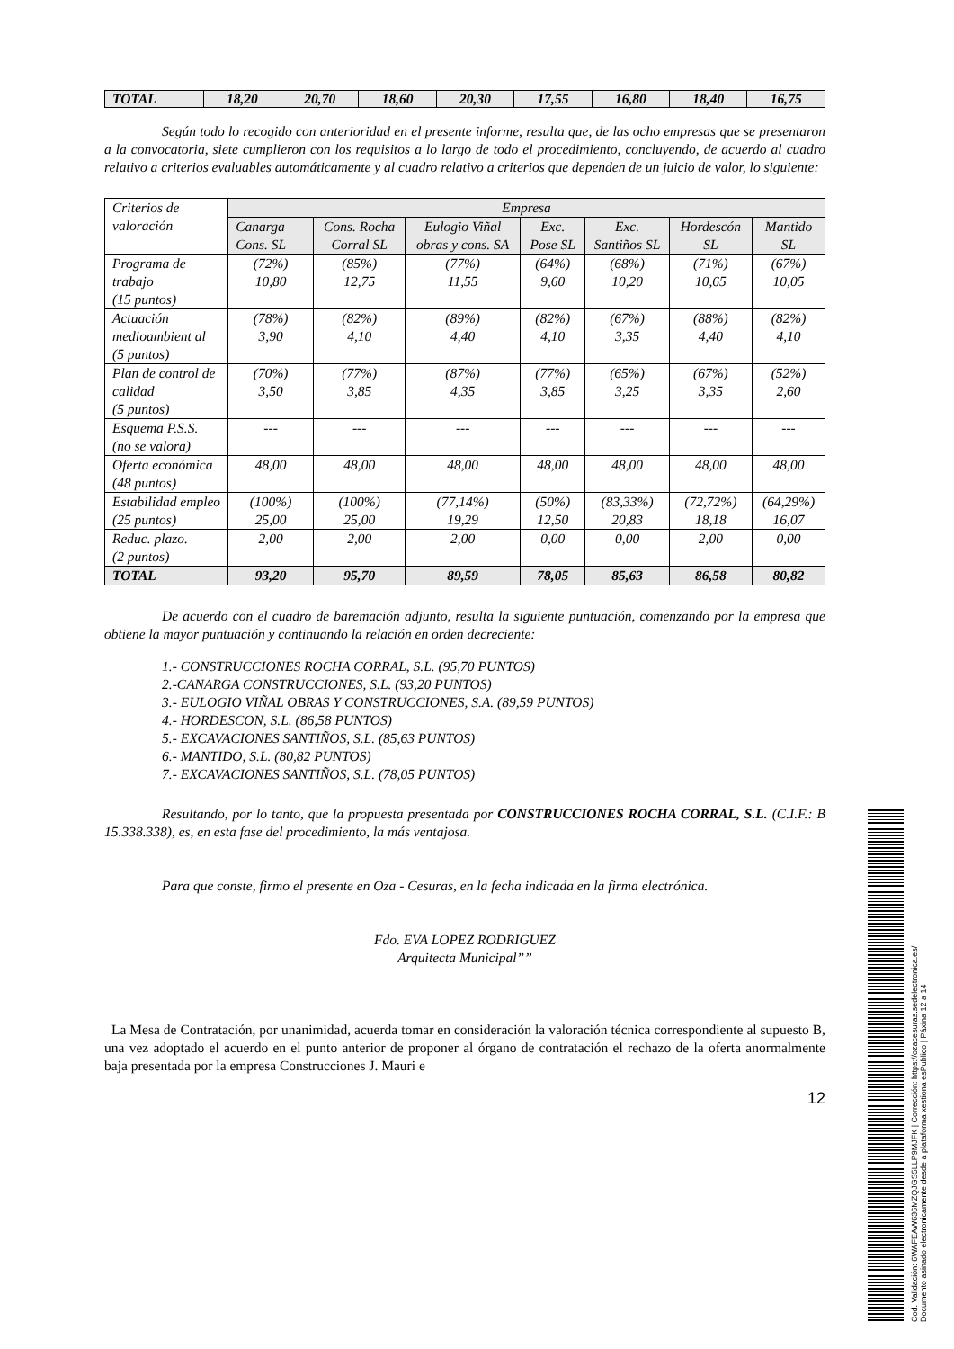| TOTAL | 18,20 | 20,70 | 18,60 | 20,30 | 17,55 | 16,80 | 18,40 | 16,75 |
Según todo lo recogido con anterioridad en el presente informe, resulta que, de las ocho empresas que se presentaron a la convocatoria, siete cumplieron con los requisitos a lo largo de todo el procedimiento, concluyendo, de acuerdo al cuadro relativo a criterios evaluables automáticamente y al cuadro relativo a criterios que dependen de un juicio de valor, lo siguiente:
| Criterios de valoración | Empresa | | | | | | |
| | Canarga Cons. SL | Cons. Rocha Corral SL | Eulogio Viñal obras y cons. SA | Exc. Pose SL | Exc. Santiños SL | Hordescón SL | Mantido SL |
| Programa de trabajo (15 puntos) | (72%) 10,80 | (85%) 12,75 | (77%) 11,55 | (64%) 9,60 | (68%) 10,20 | (71%) 10,65 | (67%) 10,05 |
| Actuación medioambient al (5 puntos) | (78%) 3,90 | (82%) 4,10 | (89%) 4,40 | (82%) 4,10 | (67%) 3,35 | (88%) 4,40 | (82%) 4,10 |
| Plan de control de calidad (5 puntos) | (70%) 3,50 | (77%) 3,85 | (87%) 4,35 | (77%) 3,85 | (65%) 3,25 | (67%) 3,35 | (52%) 2,60 |
| Esquema P.S.S. (no se valora) | --- | --- | --- | --- | --- | --- | --- |
| Oferta económica (48 puntos) | 48,00 | 48,00 | 48,00 | 48,00 | 48,00 | 48,00 | 48,00 |
| Estabilidad empleo (25 puntos) | (100%) 25,00 | (100%) 25,00 | (77,14%) 19,29 | (50%) 12,50 | (83,33%) 20,83 | (72,72%) 18,18 | (64,29%) 16,07 |
| Reduc. plazo. (2 puntos) | 2,00 | 2,00 | 2,00 | 0,00 | 0,00 | 2,00 | 0,00 |
| TOTAL | 93,20 | 95,70 | 89,59 | 78,05 | 85,63 | 86,58 | 80,82 |
De acuerdo con el cuadro de baremación adjunto, resulta la siguiente puntuación, comenzando por la empresa que obtiene la mayor puntuación y continuando la relación en orden decreciente:
1.- CONSTRUCCIONES ROCHA CORRAL, S.L. (95,70 PUNTOS)
2.-CANARGA CONSTRUCCIONES, S.L. (93,20 PUNTOS)
3.- EULOGIO VIÑAL OBRAS Y CONSTRUCCIONES, S.A. (89,59 PUNTOS)
4.- HORDESCON, S.L. (86,58 PUNTOS)
5.- EXCAVACIONES SANTIÑOS, S.L. (85,63 PUNTOS)
6.- MANTIDO, S.L. (80,82 PUNTOS)
7.- EXCAVACIONES SANTIÑOS, S.L. (78,05 PUNTOS)
Resultando, por lo tanto, que la propuesta presentada por CONSTRUCCIONES ROCHA CORRAL, S.L. (C.I.F.: B 15.338.338), es, en esta fase del procedimiento, la más ventajosa.
Para que conste, firmo el presente en Oza - Cesuras, en la fecha indicada en la firma electrónica.
Fdo. EVA LOPEZ RODRIGUEZ
Arquitecta Municipal””
La Mesa de Contratación, por unanimidad, acuerda tomar en consideración la valoración técnica correspondiente al supuesto B, una vez adoptado el acuerdo en el punto anterior de proponer al órgano de contratación el rechazo de la oferta anormalmente baja presentada por la empresa Construcciones J. Mauri e
12
Cod. Validación: 6WAFEAW636MZQJGS5LLP9MJFK | Corrección: https://ozacesuras.sedelectronica.es/
Documento asinado electronicamente desde a plataforma xestiona esPublico | Páxina 12 a 14